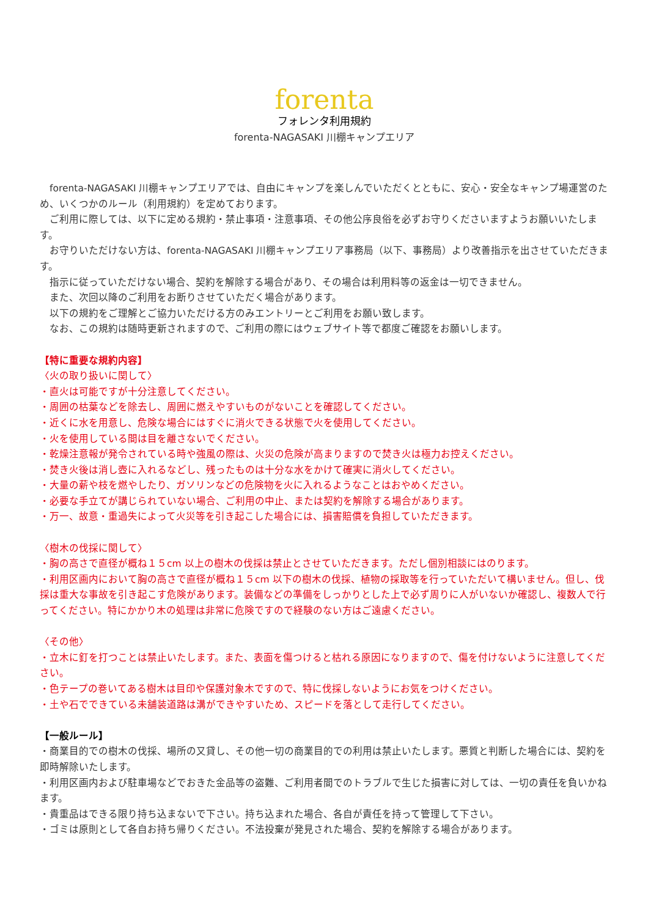forenta
フォレンタ利用規約
forenta-NAGASAKI 川棚キャンプエリア
　forenta-NAGASAKI 川棚キャンプエリアでは、自由にキャンプを楽しんでいただくとともに、安心・安全なキャンプ場運営のため、いくつかのルール（利用規約）を定めております。
　ご利用に際しては、以下に定める規約・禁止事項・注意事項、その他公序良俗を必ずお守りくださいますようお願いいたします。
　お守りいただけない方は、forenta-NAGASAKI 川棚キャンプエリア事務局（以下、事務局）より改善指示を出させていただきます。
　指示に従っていただけない場合、契約を解除する場合があり、その場合は利用料等の返金は一切できません。
　また、次回以降のご利用をお断りさせていただく場合があります。
　以下の規約をご理解とご協力いただける方のみエントリーとご利用をお願い致します。
　なお、この規約は随時更新されますので、ご利用の際にはウェブサイト等で都度ご確認をお願いします。
【特に重要な規約内容】
〈火の取り扱いに関して〉
・直火は可能ですが十分注意してください。
・周囲の枯葉などを除去し、周囲に燃えやすいものがないことを確認してください。
・近くに水を用意し、危険な場合にはすぐに消火できる状態で火を使用してください。
・火を使用している間は目を離さないでください。
・乾燥注意報が発令されている時や強風の際は、火災の危険が高まりますので焚き火は極力お控えください。
・焚き火後は消し壺に入れるなどし、残ったものは十分な水をかけて確実に消火してください。
・大量の薪や枝を燃やしたり、ガソリンなどの危険物を火に入れるようなことはおやめください。
・必要な手立てが講じられていない場合、ご利用の中止、または契約を解除する場合があります。
・万一、故意・重過失によって火災等を引き起こした場合には、損害賠償を負担していただきます。
〈樹木の伐採に関して〉
・胸の高さで直径が概ね１５cm 以上の樹木の伐採は禁止とさせていただきます。ただし個別相談にはのります。
・利用区画内において胸の高さで直径が概ね１５cm 以下の樹木の伐採、植物の採取等を行っていただいて構いません。但し、伐採は重大な事故を引き起こす危険があります。装備などの準備をしっかりとした上で必ず周りに人がいないか確認し、複数人で行ってください。特にかかり木の処理は非常に危険ですので経験のない方はご遠慮ください。
〈その他〉
・立木に釘を打つことは禁止いたします。また、表面を傷つけると枯れる原因になりますので、傷を付けないように注意してください。
・色テープの巻いてある樹木は目印や保護対象木ですので、特に伐採しないようにお気をつけください。
・土や石でできている未舗装道路は溝ができやすいため、スピードを落として走行してください。
【一般ルール】
・商業目的での樹木の伐採、場所の又貸し、その他一切の商業目的での利用は禁止いたします。悪質と判断した場合には、契約を即時解除いたします。
・利用区画内および駐車場などでおきた金品等の盗難、ご利用者間でのトラブルで生じた損害に対しては、一切の責任を負いかねます。
・貴重品はできる限り持ち込まないで下さい。持ち込まれた場合、各自が責任を持って管理して下さい。
・ゴミは原則として各自お持ち帰りください。不法投棄が発見された場合、契約を解除する場合があります。